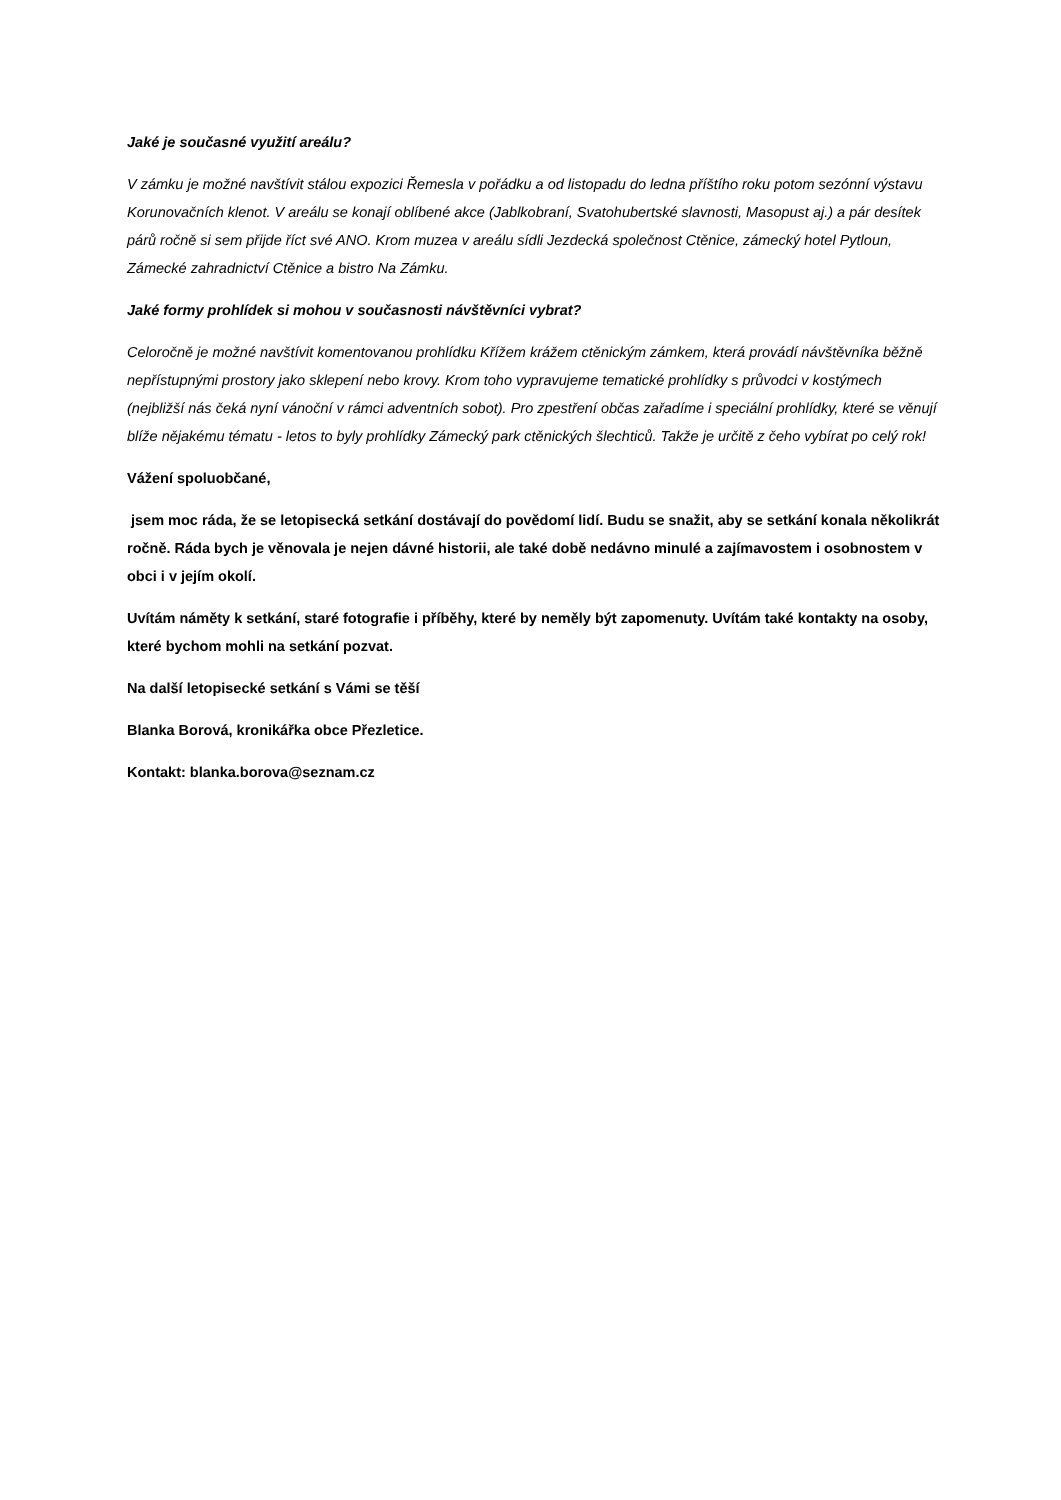Jaké je současné využití areálu?
V zámku je možné navštívit stálou expozici Řemesla v pořádku a od listopadu do ledna příštího roku potom sezónní výstavu Korunovačních klenot. V areálu se konají oblíbené akce (Jablkobraní, Svatohubertské slavnosti, Masopust aj.) a pár desítek párů ročně si sem přijde říct své ANO. Krom muzea v areálu sídli Jezdecká společnost Ctěnice, zámecký hotel Pytloun, Zámecké zahradnictví Ctěnice a bistro Na Zámku.
Jaké formy prohlídek si mohou v současnosti návštěvníci vybrat?
Celoročně je možné navštívit komentovanou prohlídku Křížem krážem ctěnickým zámkem, která provádí návštěvníka běžně nepřístupnými prostory jako sklepení nebo krovy. Krom toho vypravujeme tematické prohlídky s průvodci v kostýmech (nejbližší nás čeká nyní vánoční v rámci adventních sobot). Pro zpestření občas zařadíme i speciální prohlídky, které se věnují blíže nějakému tématu - letos to byly prohlídky Zámecký park ctěnických šlechticů. Takže je určitě z čeho vybírat po celý rok!
Vážení spoluobčané,
jsem moc ráda, že se letopisecká setkání dostávají do povědomí lidí. Budu se snažit, aby se setkání konala několikrát ročně. Ráda bych je věnovala je nejen dávné historii, ale také době nedávno minulé a zajímavostem i osobnostem v obci i v jejím okolí.
Uvítám náměty k setkání, staré fotografie i příběhy, které by neměly být zapomenuty. Uvítám také kontakty na osoby, které bychom mohli na setkání pozvat.
Na další letopisecké setkání s Vámi se těší
Blanka Borová, kronikářka obce Přezletice.
Kontakt: blanka.borova@seznam.cz